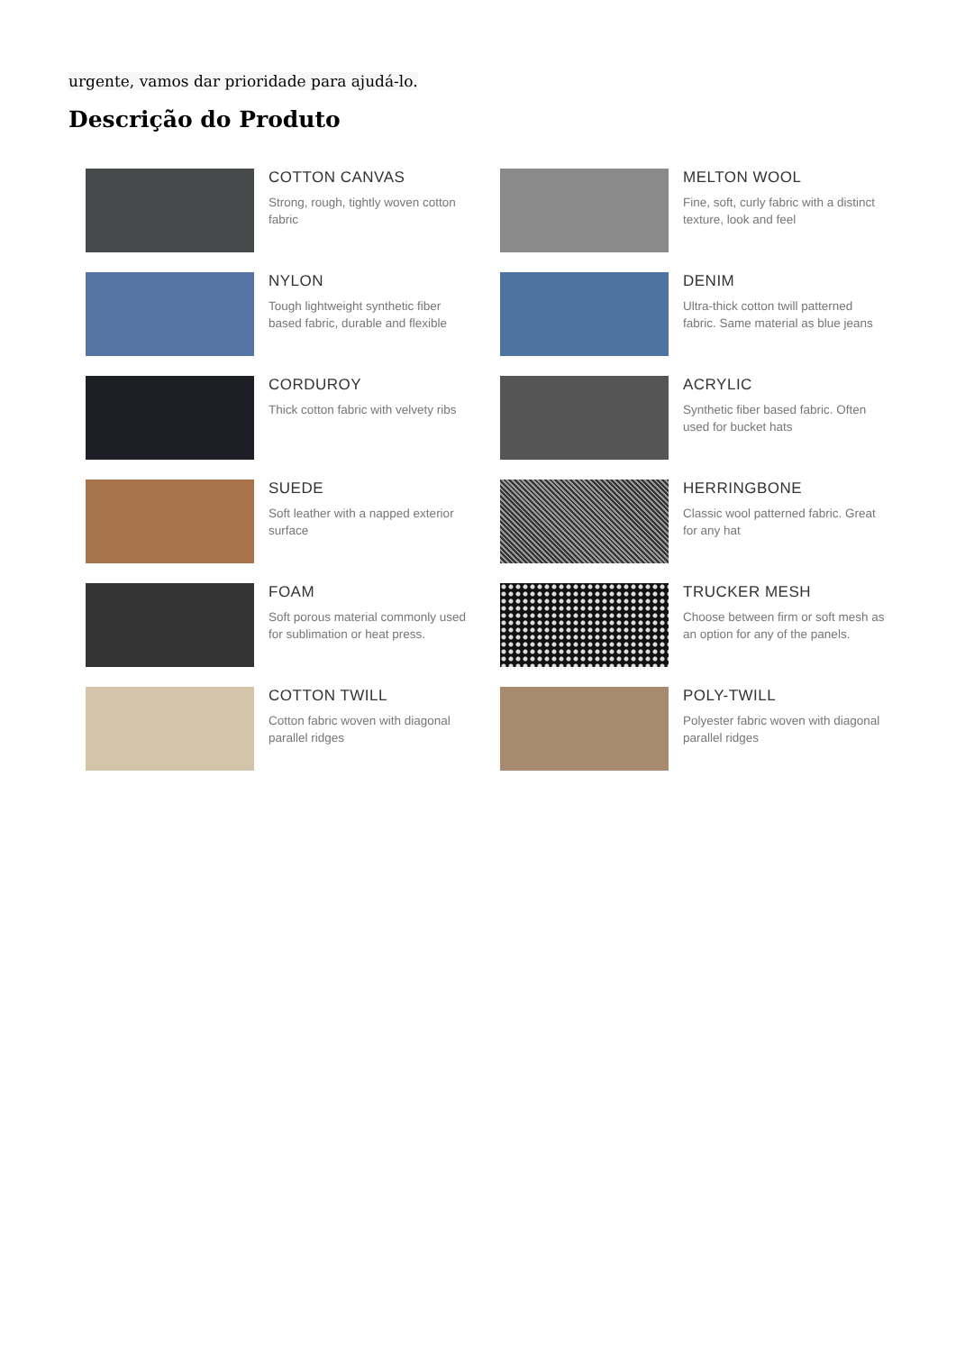urgente, vamos dar prioridade para ajudá-lo.
Descrição do Produto
COTTON CANVAS
Strong, rough, tightly woven cotton fabric
MELTON WOOL
Fine, soft, curly fabric with a distinct texture, look and feel
NYLON
Tough lightweight synthetic fiber based fabric, durable and flexible
DENIM
Ultra-thick cotton twill patterned fabric. Same material as blue jeans
CORDUROY
Thick cotton fabric with velvety ribs
ACRYLIC
Synthetic fiber based fabric. Often used for bucket hats
SUEDE
Soft leather with a napped exterior surface
HERRINGBONE
Classic wool patterned fabric. Great for any hat
FOAM
Soft porous material commonly used for sublimation or heat press.
TRUCKER MESH
Choose between firm or soft mesh as an option for any of the panels.
COTTON TWILL
Cotton fabric woven with diagonal parallel ridges
POLY-TWILL
Polyester fabric woven with diagonal parallel ridges